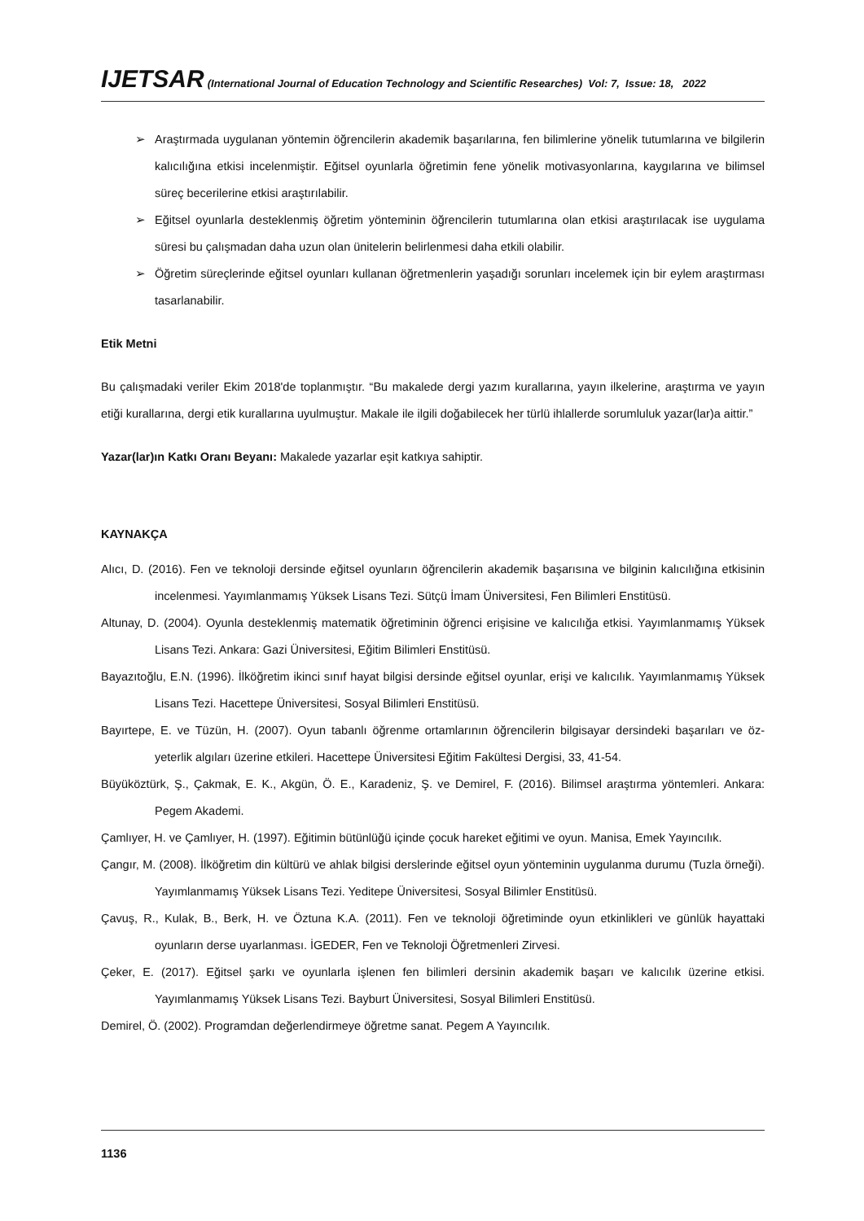IJETSAR (International Journal of Education Technology and Scientific Researches) Vol: 7, Issue: 18, 2022
➢ Araştırmada uygulanan yöntemin öğrencilerin akademik başarılarına, fen bilimlerine yönelik tutumlarına ve bilgilerin kalıcılığına etkisi incelenmiştir. Eğitsel oyunlarla öğretimin fene yönelik motivasyonlarına, kaygılarına ve bilimsel süreç becerilerine etkisi araştırılabilir.
➢ Eğitsel oyunlarla desteklenmiş öğretim yönteminin öğrencilerin tutumlarına olan etkisi araştırılacak ise uygulama süresi bu çalışmadan daha uzun olan ünitelerin belirlenmesi daha etkili olabilir.
➢ Öğretim süreçlerinde eğitsel oyunları kullanan öğretmenlerin yaşadığı sorunları incelemek için bir eylem araştırması tasarlanabilir.
Etik Metni
Bu çalışmadaki veriler Ekim 2018'de toplanmıştır. “Bu makalede dergi yazım kurallarına, yayın ilkelerine, araştırma ve yayın etiği kurallarına, dergi etik kurallarına uyulmuştur. Makale ile ilgili doğabilecek her türlü ihlallerde sorumluluk yazar(lar)a aittir.”
Yazar(lar)ın Katkı Oranı Beyanı: Makalede yazarlar eşit katkıya sahiptir.
KAYNAKÇA
Alıcı, D. (2016). Fen ve teknoloji dersinde eğitsel oyunların öğrencilerin akademik başarısına ve bilginin kalıcılığına etkisinin incelenmesi. Yayımlanmamış Yüksek Lisans Tezi. Sütçü İmam Üniversitesi, Fen Bilimleri Enstitüsü.
Altunay, D. (2004). Oyunla desteklenmiş matematik öğretiminin öğrenci erişisine ve kalıcılığa etkisi. Yayımlanmamış Yüksek Lisans Tezi. Ankara: Gazi Üniversitesi, Eğitim Bilimleri Enstitüsü.
Bayazıtoğlu, E.N. (1996). İlköğretim ikinci sınıf hayat bilgisi dersinde eğitsel oyunlar, erişi ve kalıcılık. Yayımlanmamış Yüksek Lisans Tezi. Hacettepe Üniversitesi, Sosyal Bilimleri Enstitüsü.
Bayırtepe, E. ve Tüzün, H. (2007). Oyun tabanlı öğrenme ortamlarının öğrencilerin bilgisayar dersindeki başarıları ve öz-yeterlik algıları üzerine etkileri. Hacettepe Üniversitesi Eğitim Fakültesi Dergisi, 33, 41-54.
Büyüköztürk, Ş., Çakmak, E. K., Akgün, Ö. E., Karadeniz, Ş. ve Demirel, F. (2016). Bilimsel araştırma yöntemleri. Ankara: Pegem Akademi.
Çamlıyer, H. ve Çamlıyer, H. (1997). Eğitimin bütünlüğü içinde çocuk hareket eğitimi ve oyun. Manisa, Emek Yayıncılık.
Çangır, M. (2008). İlköğretim din kültürü ve ahlak bilgisi derslerinde eğitsel oyun yönteminin uygulanma durumu (Tuzla örneği). Yayımlanmamış Yüksek Lisans Tezi. Yeditepe Üniversitesi, Sosyal Bilimler Enstitüsü.
Çavuş, R., Kulak, B., Berk, H. ve Öztuna K.A. (2011). Fen ve teknoloji öğretiminde oyun etkinlikleri ve günlük hayattaki oyunların derse uyarlanması. İGEDER, Fen ve Teknoloji Öğretmenleri Zirvesi.
Çeker, E. (2017). Eğitsel şarkı ve oyunlarla işlenen fen bilimleri dersinin akademik başarı ve kalıcılık üzerine etkisi. Yayımlanmamış Yüksek Lisans Tezi. Bayburt Üniversitesi, Sosyal Bilimleri Enstitüsü.
Demirel, Ö. (2002). Programdan değerlendirmeye öğretme sanat. Pegem A Yayıncılık.
1136